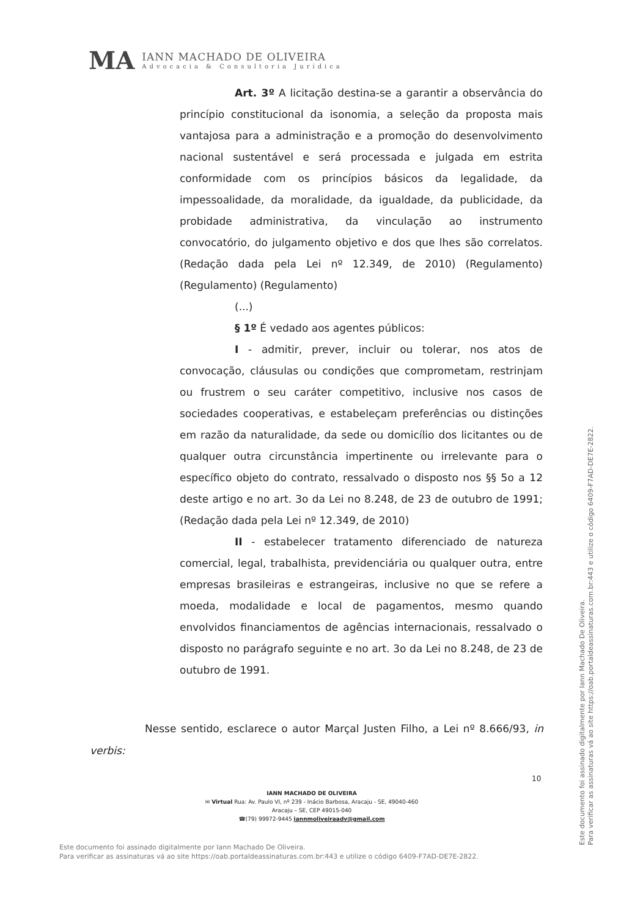MA
IANN MACHADO DE OLIVEIRA
Advocacia & Consultoria Jurídica
Art. 3º A licitação destina-se a garantir a observância do princípio constitucional da isonomia, a seleção da proposta mais vantajosa para a administração e a promoção do desenvolvimento nacional sustentável e será processada e julgada em estrita conformidade com os princípios básicos da legalidade, da impessoalidade, da moralidade, da igualdade, da publicidade, da probidade administrativa, da vinculação ao instrumento convocatório, do julgamento objetivo e dos que lhes são correlatos. (Redação dada pela Lei nº 12.349, de 2010) (Regulamento) (Regulamento) (Regulamento)
(...)
§ 1º É vedado aos agentes públicos:
I - admitir, prever, incluir ou tolerar, nos atos de convocação, cláusulas ou condições que comprometam, restrinjam ou frustrem o seu caráter competitivo, inclusive nos casos de sociedades cooperativas, e estabeleçam preferências ou distinções em razão da naturalidade, da sede ou domicílio dos licitantes ou de qualquer outra circunstância impertinente ou irrelevante para o específico objeto do contrato, ressalvado o disposto nos §§ 5o a 12 deste artigo e no art. 3o da Lei no 8.248, de 23 de outubro de 1991; (Redação dada pela Lei nº 12.349, de 2010)
II - estabelecer tratamento diferenciado de natureza comercial, legal, trabalhista, previdenciária ou qualquer outra, entre empresas brasileiras e estrangeiras, inclusive no que se refere a moeda, modalidade e local de pagamentos, mesmo quando envolvidos financiamentos de agências internacionais, ressalvado o disposto no parágrafo seguinte e no art. 3o da Lei no 8.248, de 23 de outubro de 1991.
Nesse sentido, esclarece o autor Marçal Justen Filho, a Lei nº 8.666/93, in verbis:
10
IANN MACHADO DE OLIVEIRA
✉ Virtual Rua: Av. Paulo VI, nº 239 - Inácio Barbosa, Aracaju - SE, 49040-460
Aracaju – SE, CEP 49015-040
☎(79) 99972-9445 iannmoliveiraadv@gmail.com
Este documento foi assinado digitalmente por Iann Machado De Oliveira.
Para verificar as assinaturas vá ao site https://oab.portaldeassinaturas.com.br:443 e utilize o código 6409-F7AD-DE7E-2822.
Este documento foi assinado digitalmente por Iann Machado De Oliveira.
Para verificar as assinaturas vá ao site https://oab.portaldeassinaturas.com.br:443 e utilize o código 6409-F7AD-DE7E-2822.